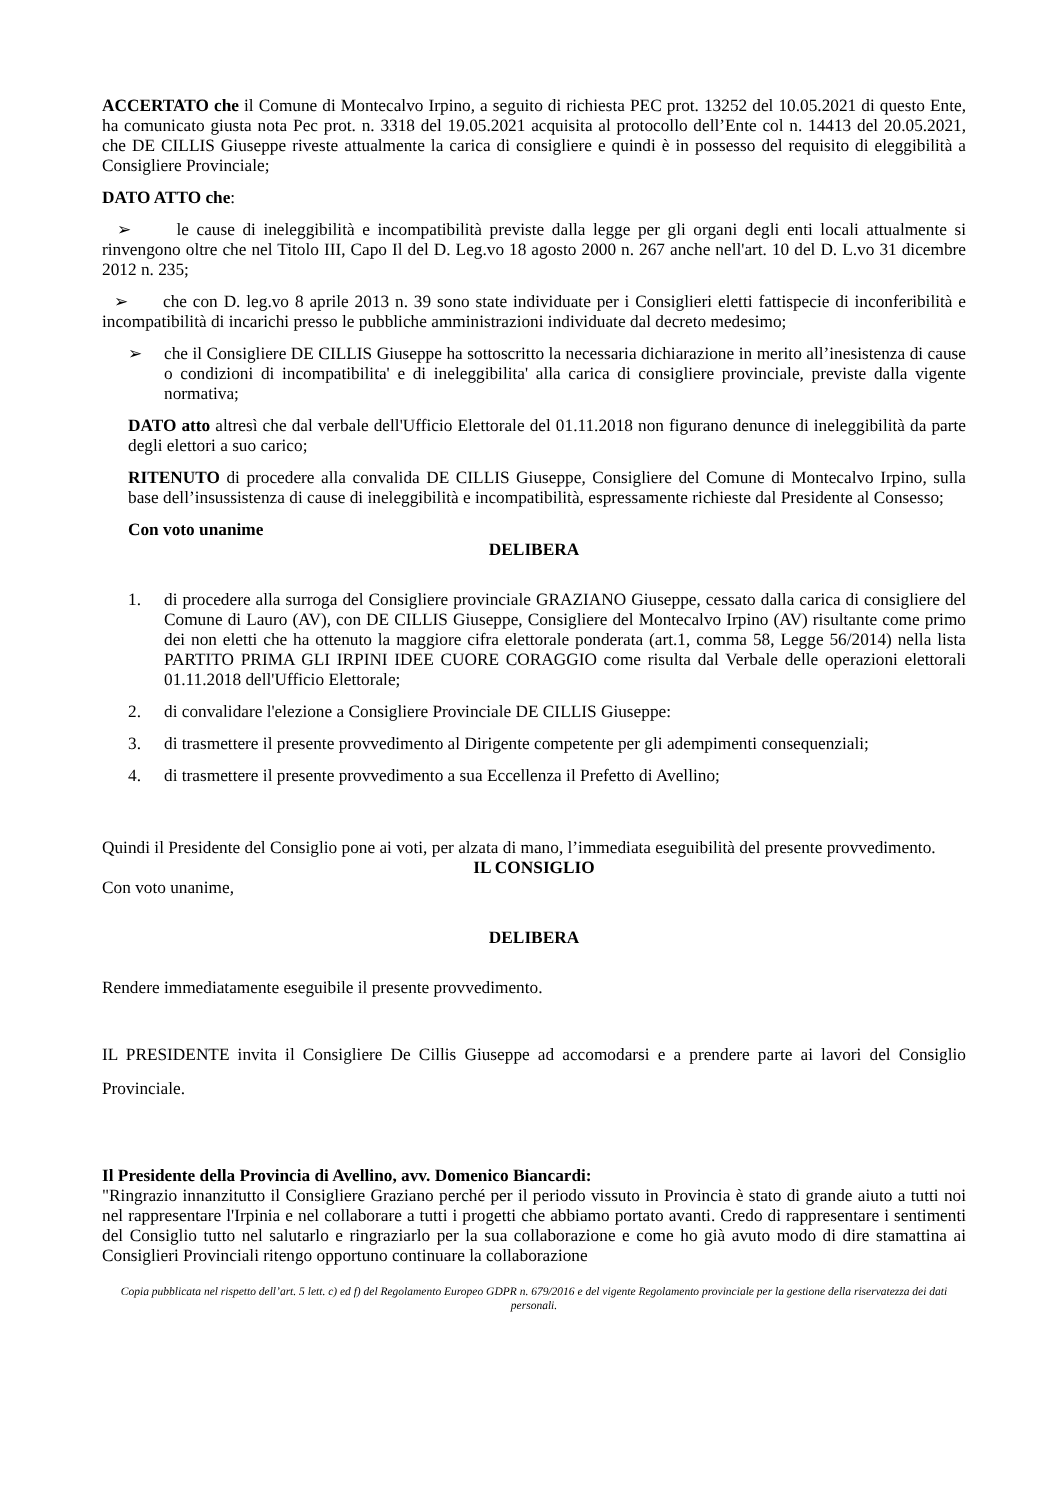ACCERTATO che il Comune di Montecalvo Irpino, a seguito di richiesta PEC prot. 13252 del 10.05.2021 di questo Ente, ha comunicato giusta nota Pec prot. n. 3318 del 19.05.2021 acquisita al protocollo dell’Ente col n. 14413 del 20.05.2021, che DE CILLIS Giuseppe riveste attualmente la carica di consigliere e quindi è in possesso del requisito di eleggibilità a Consigliere Provinciale;
DATO ATTO che:
➢ le cause di ineleggibilità e incompatibilità previste dalla legge per gli organi degli enti locali attualmente si rinvengono oltre che nel Titolo III, Capo Il del D. Leg.vo 18 agosto 2000 n. 267 anche nell'art. 10 del D. L.vo 31 dicembre 2012 n. 235;
➢ che con D. leg.vo 8 aprile 2013 n. 39 sono state individuate per i Consiglieri eletti fattispecie di inconferibilità e incompatibilità di incarichi presso le pubbliche amministrazioni individuate dal decreto medesimo;
➢ che il Consigliere DE CILLIS Giuseppe ha sottoscritto la necessaria dichiarazione in merito all’inesistenza di cause o condizioni di incompatibilita' e di ineleggibilita' alla carica di consigliere provinciale, previste dalla vigente normativa;
DATO atto altresì che dal verbale dell'Ufficio Elettorale del 01.11.2018 non figurano denunce di ineleggibilità da parte degli elettori a suo carico;
RITENUTO di procedere alla convalida DE CILLIS Giuseppe, Consigliere del Comune di Montecalvo Irpino, sulla base dell’insussistenza di cause di ineleggibilità e incompatibilità, espressamente richieste dal Presidente al Consesso;
Con voto unanime
DELIBERA
1. di procedere alla surroga del Consigliere provinciale GRAZIANO Giuseppe, cessato dalla carica di consigliere del Comune di Lauro (AV), con DE CILLIS Giuseppe, Consigliere del Montecalvo Irpino (AV) risultante come primo dei non eletti che ha ottenuto la maggiore cifra elettorale ponderata (art.1, comma 58, Legge 56/2014) nella lista PARTITO PRIMA GLI IRPINI IDEE CUORE CORAGGIO come risulta dal Verbale delle operazioni elettorali 01.11.2018 dell'Ufficio Elettorale;
2. di convalidare l'elezione a Consigliere Provinciale DE CILLIS Giuseppe:
3. di trasmettere il presente provvedimento al Dirigente competente per gli adempimenti consequenziali;
4. di trasmettere il presente provvedimento a sua Eccellenza il Prefetto di Avellino;
Quindi il Presidente del Consiglio pone ai voti, per alzata di mano, l’immediata eseguibilità del presente provvedimento.
IL CONSIGLIO
Con voto unanime,
DELIBERA
Rendere immediatamente eseguibile il presente provvedimento.
IL PRESIDENTE invita il Consigliere De Cillis Giuseppe ad accomodarsi e a prendere parte ai lavori del Consiglio Provinciale.
Il Presidente della Provincia di Avellino, avv. Domenico Biancardi:
"Ringrazio innanzitutto il Consigliere Graziano perché per il periodo vissuto in Provincia è stato di grande aiuto a tutti noi nel rappresentare l'Irpinia e nel collaborare a tutti i progetti che abbiamo portato avanti. Credo di rappresentare i sentimenti del Consiglio tutto nel salutarlo e ringraziarlo per la sua collaborazione e come ho già avuto modo di dire stamattina ai Consiglieri Provinciali ritengo opportuno continuare la collaborazione
Copia pubblicata nel rispetto dell’art. 5 lett. c) ed f) del Regolamento Europeo GDPR n. 679/2016 e del vigente Regolamento provinciale per la gestione della riservatezza dei dati personali.